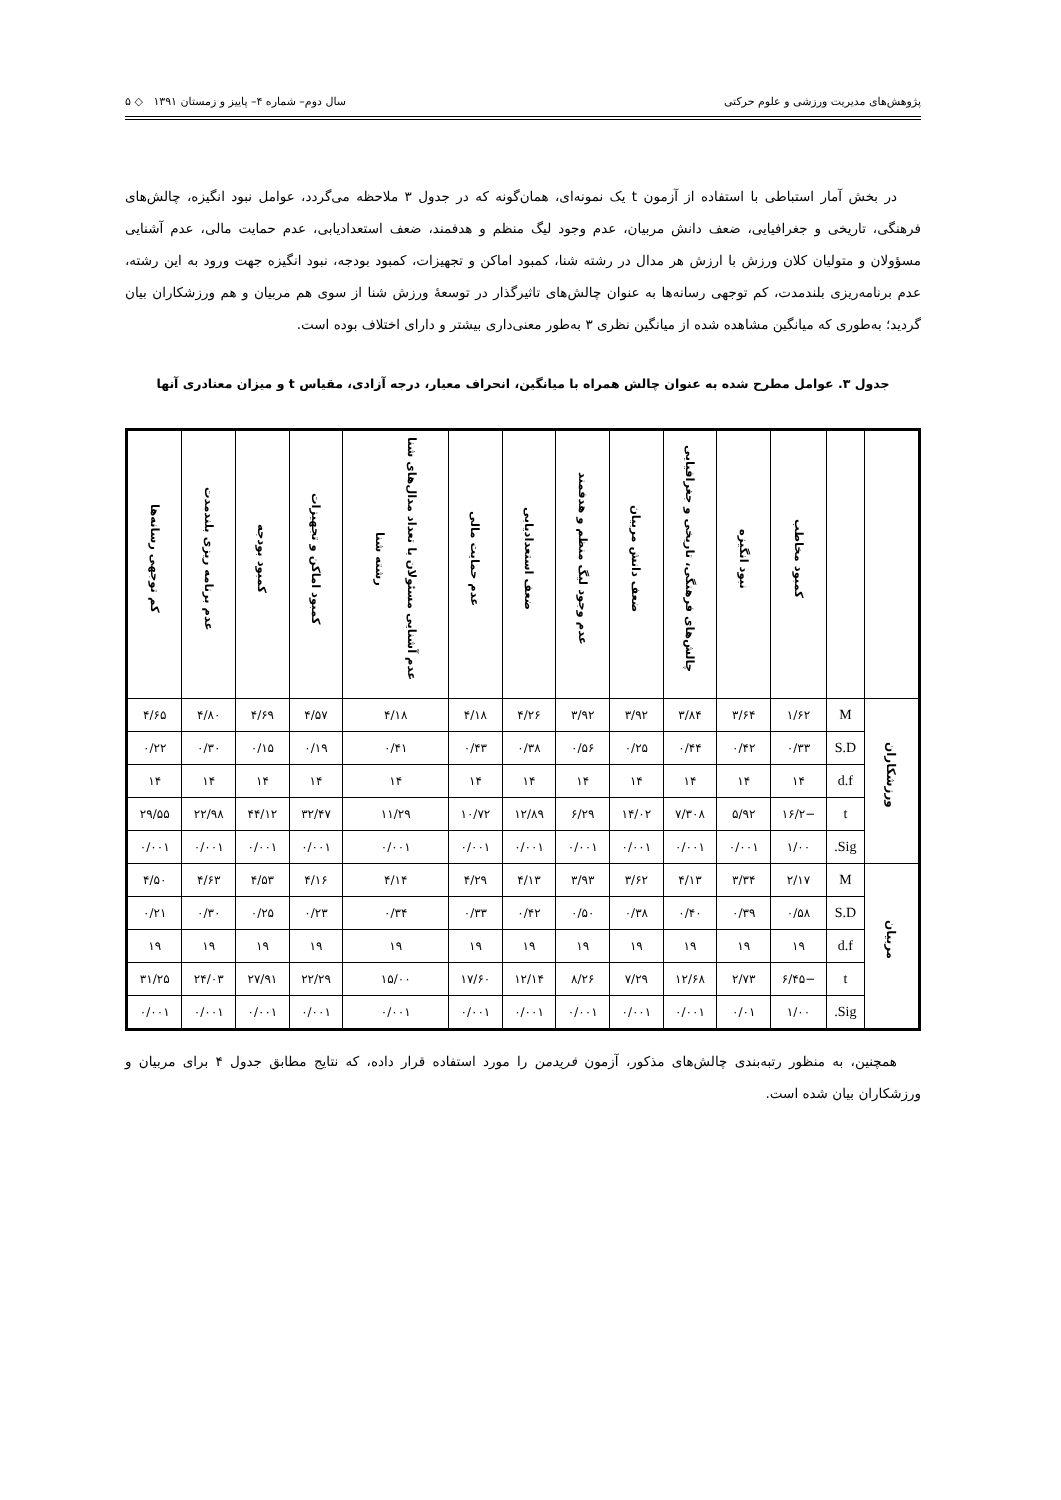پژوهش‌های مدیریت ورزشی و علوم حرکتی سال دوم– شماره ۴– پاییز و زمستان ۱۳۹۱ ◇ ۵
در بخش آمار استباطی با استفاده از آزمون t یک نمونه‌ای، همان‌گونه که در جدول ۳ ملاحظه می‌گردد، عوامل نبود انگیزه، چالش‌های فرهنگی، تاریخی و جغرافیایی، ضعف دانش مربیان، عدم وجود لیگ منظم و هدفمند، ضعف استعدادیابی، عدم حمایت مالی، عدم آشنایی مسؤولان و متولیان کلان ورزش با ارزش هر مدال در رشته شنا، کمبود اماکن و تجهیزات، کمبود بودجه، نبود انگیزه جهت ورود به این رشته، عدم برنامه‌ریزی بلندمدت، کم توجهی رسانه‌ها به عنوان چالش‌های تاثیرگذار در توسعهٔ ورزش شنا از سوی هم مربیان و هم ورزشکاران بیان گردید؛ به‌طوری که میانگین مشاهده شده از میانگین نظری ۳ به‌طور معنی‌داری بیشتر و دارای اختلاف بوده است.
جدول ۳. عوامل مطرح شده به عنوان چالش همراه با میانگین، انحراف معیار، درجه آزادی، مقیاس t و میزان معنادری آنها
| | | کمبود مخاطب | نبود انگیزه | چالش‌های فرهنگی، تاریخی و جغرافیایی | ضعف دانش مربیان | عدم وجود لیگ منظم و هدفمند | ضعف استعدادیابی | عدم حمایت مالی | عدم آشنایی مسئولان با تعداد مدال‌های شنا رشته شنا | کمبود اماکن و تجهیزات | کمبود بودجه | عدم برنامه ریزی بلندمدت | کم توجهی رسانه‌ها |
| --- | --- | --- | --- | --- | --- | --- | --- | --- | --- | --- | --- | --- | --- |
| ورزشکاران | M | ۱/۶۲ | ۳/۶۴ | ۳/۸۴ | ۳/۹۲ | ۳/۹۲ | ۴/۲۶ | ۴/۱۸ | ۴/۱۸ | ۴/۵۷ | ۴/۶۹ | ۴/۸۰ | ۴/۶۵ |
| | S.D | ۰/۳۳ | ۰/۴۲ | ۰/۴۴ | ۰/۲۵ | ۰/۵۶ | ۰/۳۸ | ۰/۴۳ | ۰/۴۱ | ۰/۱۹ | ۰/۱۵ | ۰/۳۰ | ۰/۲۲ |
| | d.f | ۱۴ | ۱۴ | ۱۴ | ۱۴ | ۱۴ | ۱۴ | ۱۴ | ۱۴ | ۱۴ | ۱۴ | ۱۴ | ۱۴ |
| | t | −۱۶/۲ | ۵/۹۲ | ۷/۳۰۸ | ۱۴/۰۲ | ۶/۲۹ | ۱۲/۸۹ | ۱۰/۷۲ | ۱۱/۲۹ | ۳۲/۴۷ | ۴۴/۱۲ | ۲۲/۹۸ | ۲۹/۵۵ |
| | Sig. | ۱/۰۰ | ۰/۰۰۱ | ۰/۰۰۱ | ۰/۰۰۱ | ۰/۰۰۱ | ۰/۰۰۱ | ۰/۰۰۱ | ۰/۰۰۱ | ۰/۰۰۱ | ۰/۰۰۱ | ۰/۰۰۱ | ۰/۰۰۱ |
| مربیان | M | ۲/۱۷ | ۳/۳۴ | ۴/۱۳ | ۳/۶۲ | ۳/۹۳ | ۴/۱۳ | ۴/۲۹ | ۴/۱۴ | ۴/۱۶ | ۴/۵۳ | ۴/۶۳ | ۴/۵۰ |
| | S.D | ۰/۵۸ | ۰/۳۹ | ۰/۴۰ | ۰/۳۸ | ۰/۵۰ | ۰/۴۲ | ۰/۳۳ | ۰/۳۴ | ۰/۲۳ | ۰/۲۵ | ۰/۳۰ | ۰/۲۱ |
| | d.f | ۱۹ | ۱۹ | ۱۹ | ۱۹ | ۱۹ | ۱۹ | ۱۹ | ۱۹ | ۱۹ | ۱۹ | ۱۹ | ۱۹ |
| | t | −۶/۴۵ | ۲/۷۳ | ۱۲/۶۸ | ۷/۲۹ | ۸/۲۶ | ۱۲/۱۴ | ۱۷/۶۰ | ۱۵/۰۰ | ۲۲/۲۹ | ۲۷/۹۱ | ۲۴/۰۳ | ۳۱/۲۵ |
| | Sig. | ۱/۰۰ | ۰/۰۱ | ۰/۰۰۱ | ۰/۰۰۱ | ۰/۰۰۱ | ۰/۰۰۱ | ۰/۰۰۱ | ۰/۰۰۱ | ۰/۰۰۱ | ۰/۰۰۱ | ۰/۰۰۱ | ۰/۰۰۱ |
همچنین، به منظور رتبه‌بندی چالش‌های مذکور، آزمون فریدمن را مورد استفاده قرار داده، که نتایج مطابق جدول ۴ برای مربیان و ورزشکاران بیان شده است.